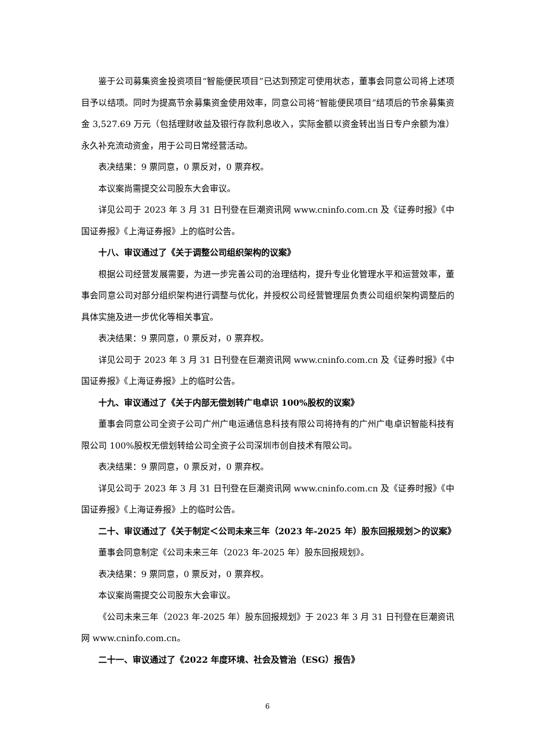鉴于公司募集资金投资项目“智能便民项目”已达到预定可使用状态，董事会同意公司将上述项目予以结项。同时为提高节余募集资金使用效率，同意公司将“智能便民项目”结项后的节余募集资金 3,527.69 万元（包括理财收益及银行存款利息收入，实际金额以资金转出当日专户余额为准）永久补充流动资金，用于公司日常经营活动。
表决结果：9 票同意，0 票反对，0 票弃权。
本议案尚需提交公司股东大会审议。
详见公司于 2023 年 3 月 31 日刊登在巨潮资讯网 www.cninfo.com.cn 及《证券时报》《中国证券报》《上海证券报》上的临时公告。
十八、审议通过了《关于调整公司组织架构的议案》
根据公司经营发展需要，为进一步完善公司的治理结构，提升专业化管理水平和运营效率，董事会同意公司对部分组织架构进行调整与优化，并授权公司经营管理层负责公司组织架构调整后的具体实施及进一步优化等相关事宜。
表决结果：9 票同意，0 票反对，0 票弃权。
详见公司于 2023 年 3 月 31 日刊登在巨潮资讯网 www.cninfo.com.cn 及《证券时报》《中国证券报》《上海证券报》上的临时公告。
十九、审议通过了《关于内部无偿划转广电卓识 100%股权的议案》
董事会同意公司全资子公司广州广电运通信息科技有限公司将持有的广州广电卓识智能科技有限公司 100%股权无偿划转给公司全资子公司深圳市创自技术有限公司。
表决结果：9 票同意，0 票反对，0 票弃权。
详见公司于 2023 年 3 月 31 日刊登在巨潮资讯网 www.cninfo.com.cn 及《证券时报》《中国证券报》《上海证券报》上的临时公告。
二十、审议通过了《关于制定＜公司未来三年（2023 年-2025 年）股东回报规划＞的议案》
董事会同意制定《公司未来三年（2023 年-2025 年）股东回报规划》。
表决结果：9 票同意，0 票反对，0 票弃权。
本议案尚需提交公司股东大会审议。
《公司未来三年（2023 年-2025 年）股东回报规划》于 2023 年 3 月 31 日刊登在巨潮资讯网 www.cninfo.com.cn。
二十一、审议通过了《2022 年度环境、社会及管治（ESG）报告》
6